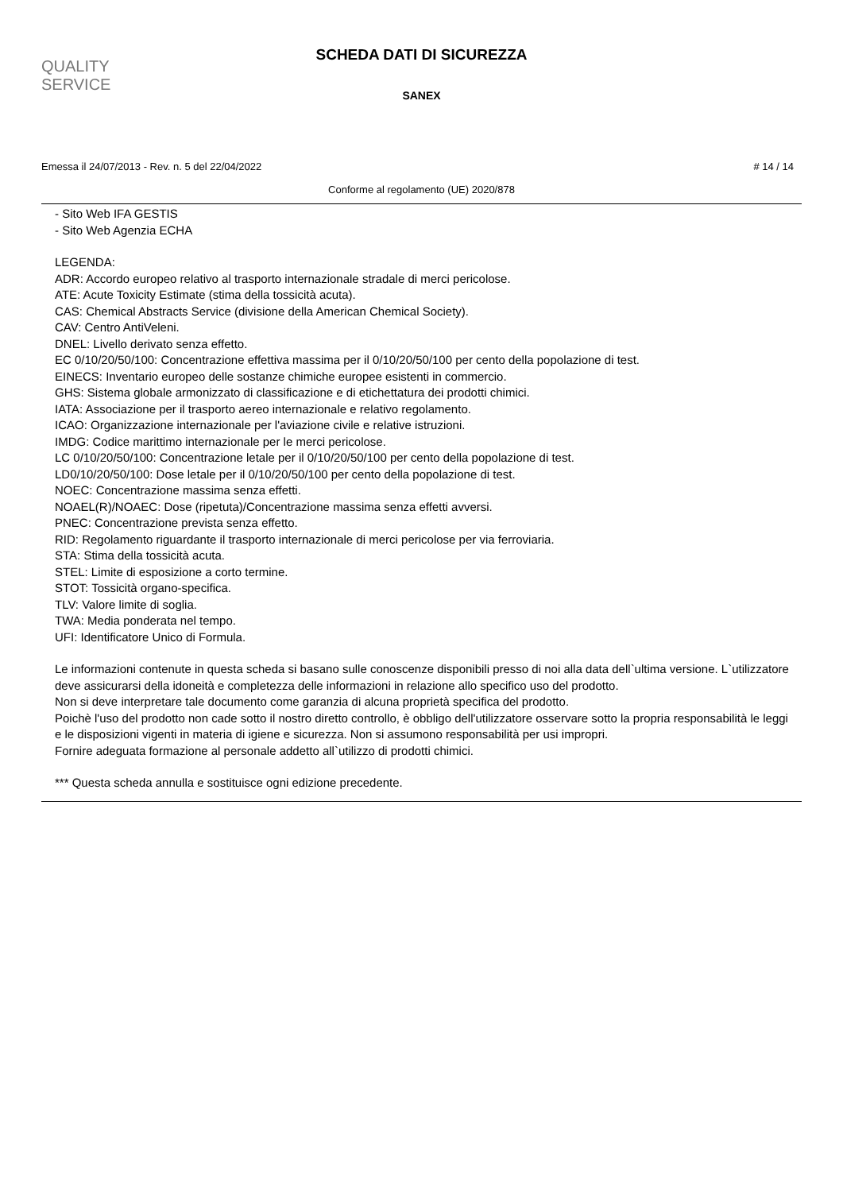QUALITY
SERVICE
SCHEDA DATI DI SICUREZZA
SANEX
Emessa il 24/07/2013 - Rev. n. 5 del 22/04/2022 # 14 / 14
Conforme al regolamento (UE) 2020/878
- Sito Web IFA GESTIS
- Sito Web Agenzia ECHA
LEGENDA:
ADR: Accordo europeo relativo al trasporto internazionale stradale di merci pericolose.
ATE: Acute Toxicity Estimate (stima della tossicità acuta).
CAS: Chemical Abstracts Service (divisione della American Chemical Society).
CAV: Centro AntiVeleni.
DNEL: Livello derivato senza effetto.
EC 0/10/20/50/100: Concentrazione effettiva massima per il 0/10/20/50/100 per cento della popolazione di test.
EINECS: Inventario europeo delle sostanze chimiche europee esistenti in commercio.
GHS: Sistema globale armonizzato di classificazione e di etichettatura dei prodotti chimici.
IATA: Associazione per il trasporto aereo internazionale e relativo regolamento.
ICAO: Organizzazione internazionale per l'aviazione civile e relative istruzioni.
IMDG: Codice marittimo internazionale per le merci pericolose.
LC 0/10/20/50/100: Concentrazione letale per il 0/10/20/50/100 per cento della popolazione di test.
LD0/10/20/50/100: Dose letale per il 0/10/20/50/100 per cento della popolazione di test.
NOEC: Concentrazione massima senza effetti.
NOAEL(R)/NOAEC: Dose (ripetuta)/Concentrazione massima senza effetti avversi.
PNEC: Concentrazione prevista senza effetto.
RID: Regolamento riguardante il trasporto internazionale di merci pericolose per via ferroviaria.
STA: Stima della tossicità acuta.
STEL: Limite di esposizione a corto termine.
STOT: Tossicità organo-specifica.
TLV: Valore limite di soglia.
TWA: Media ponderata nel tempo.
UFI: Identificatore Unico di Formula.
Le informazioni contenute in questa scheda si basano sulle conoscenze disponibili presso di noi alla data dell`ultima versione. L`utilizzatore deve assicurarsi della idoneità e completezza delle informazioni in relazione allo specifico uso del prodotto.
Non si deve interpretare tale documento come garanzia di alcuna proprietà specifica del prodotto.
Poichè l'uso del prodotto non cade sotto il nostro diretto controllo, è obbligo dell'utilizzatore osservare sotto la propria responsabilità le leggi e le disposizioni vigenti in materia di igiene e sicurezza. Non si assumono responsabilità per usi impropri.
Fornire adeguata formazione al personale addetto all`utilizzo di prodotti chimici.
*** Questa scheda annulla e sostituisce ogni edizione precedente.